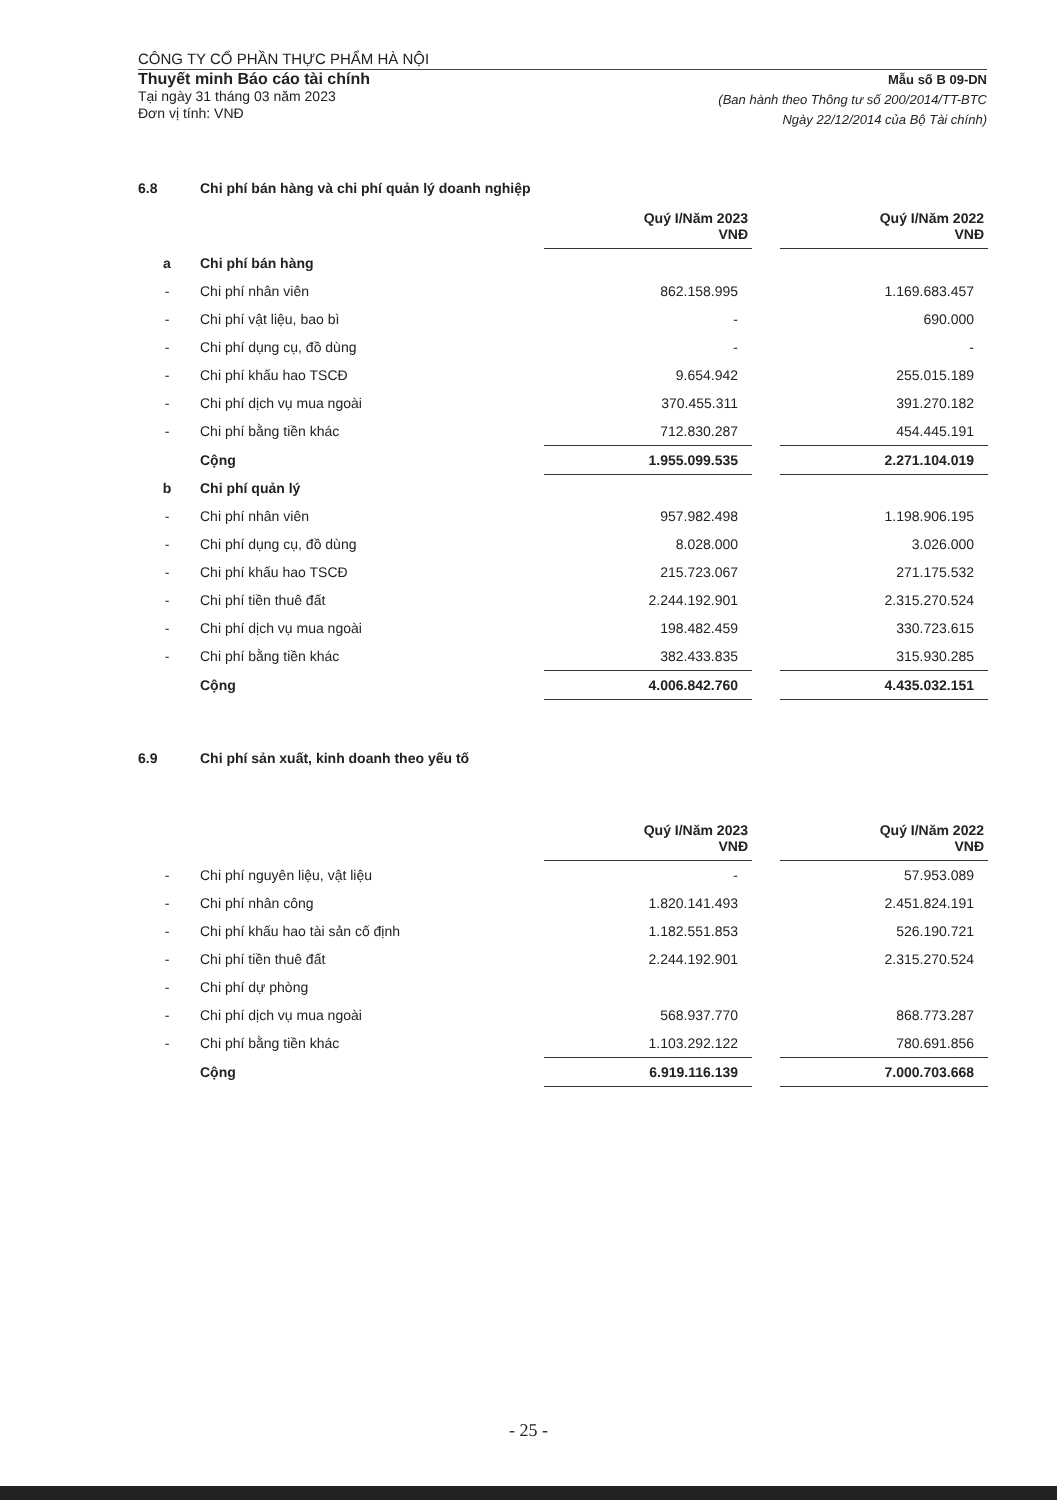CÔNG TY CỔ PHẦN THỰC PHẨM HÀ NỘI
Thuyết minh Báo cáo tài chính
Tại ngày 31 tháng 03 năm 2023
Đơn vị tính: VNĐ
Mẫu số B 09-DN
(Ban hành theo Thông tư số 200/2014/TT-BTC
Ngày 22/12/2014 của Bộ Tài chính)
6.8 Chi phí bán hàng và chi phí quản lý doanh nghiệp
| | | Quý I/Năm 2023 VNĐ | | Quý I/Năm 2022 VNĐ |
| a | Chi phí bán hàng | | | |
| - | Chi phí nhân viên | 862.158.995 | | 1.169.683.457 |
| - | Chi phí vật liệu, bao bì | - | | 690.000 |
| - | Chi phí dụng cụ, đồ dùng | - | | - |
| - | Chi phí khấu hao TSCĐ | 9.654.942 | | 255.015.189 |
| - | Chi phí dịch vụ mua ngoài | 370.455.311 | | 391.270.182 |
| - | Chi phí bằng tiền khác | 712.830.287 | | 454.445.191 |
| | Cộng | 1.955.099.535 | | 2.271.104.019 |
| b | Chi phí quản lý | | | |
| - | Chi phí nhân viên | 957.982.498 | | 1.198.906.195 |
| - | Chi phí dụng cụ, đồ dùng | 8.028.000 | | 3.026.000 |
| - | Chi phí khấu hao TSCĐ | 215.723.067 | | 271.175.532 |
| - | Chi phí tiền thuê đất | 2.244.192.901 | | 2.315.270.524 |
| - | Chi phí dịch vụ mua ngoài | 198.482.459 | | 330.723.615 |
| - | Chi phí bằng tiền khác | 382.433.835 | | 315.930.285 |
| | Cộng | 4.006.842.760 | | 4.435.032.151 |
6.9 Chi phí sản xuất, kinh doanh theo yếu tố
| | | Quý I/Năm 2023 VNĐ | | Quý I/Năm 2022 VNĐ |
| - | Chi phí nguyên liệu, vật liệu | - | | 57.953.089 |
| - | Chi phí nhân công | 1.820.141.493 | | 2.451.824.191 |
| - | Chi phí khấu hao tài sản cố định | 1.182.551.853 | | 526.190.721 |
| - | Chi phí tiền thuê đất | 2.244.192.901 | | 2.315.270.524 |
| - | Chi phí dự phòng | | | |
| - | Chi phí dịch vụ mua ngoài | 568.937.770 | | 868.773.287 |
| - | Chi phí bằng tiền khác | 1.103.292.122 | | 780.691.856 |
| | Cộng | 6.919.116.139 | | 7.000.703.668 |
- 25 -